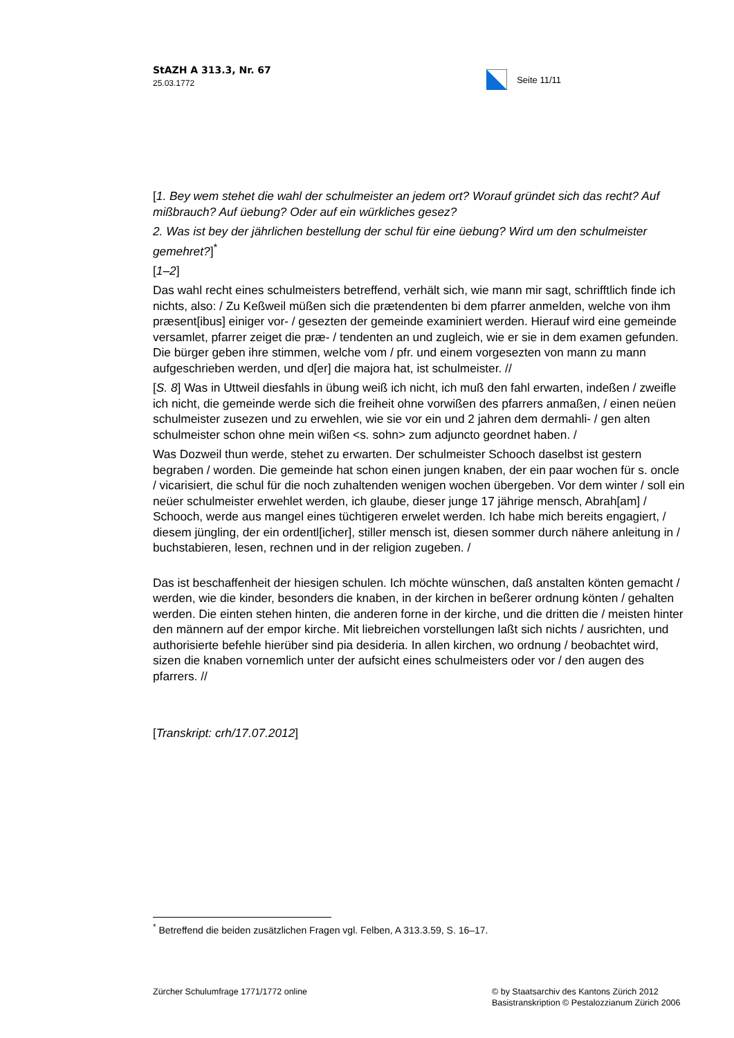StAZH A 313.3, Nr. 67
25.03.1772
Seite 11/11
[1. Bey wem stehet die wahl der schulmeister an jedem ort? Worauf gründet sich das recht? Auf mißbrauch? Auf üebung? Oder auf ein würkliches gesez?
2. Was ist bey der jährlichen bestellung der schul für eine üebung? Wird um den schulmeister gemehret?]<sup>*</sup>
[1–2]
Das wahl recht eines schulmeisters betreffend, verhält sich, wie mann mir sagt, schrifftlich finde ich nichts, also: / Zu Keßweil müßen sich die prætendenten bi dem pfarrer anmelden, welche von ihm præsent[ibus] einiger vor- / gesezten der gemeinde examiniert werden. Hierauf wird eine gemeinde versamlet, pfarrer zeiget die præ- / tendenten an und zugleich, wie er sie in dem examen gefunden. Die bürger geben ihre stimmen, welche vom / pfr. und einem vorgesezten von mann zu mann aufgeschrieben werden, und d[er] die majora hat, ist schulmeister. //
[S. 8] Was in Uttweil diesfahls in übung weiß ich nicht, ich muß den fahl erwarten, indeßen / zweifle ich nicht, die gemeinde werde sich die freiheit ohne vorwißen des pfarrers anmaßen, / einen neüen schulmeister zusezen und zu erwehlen, wie sie vor ein und 2 jahren dem dermahli- / gen alten schulmeister schon ohne mein wißen <s. sohn> zum adjuncto geordnet haben. /
Was Dozweil thun werde, stehet zu erwarten. Der schulmeister Schooch daselbst ist gestern begraben / worden. Die gemeinde hat schon einen jungen knaben, der ein paar wochen für s. oncle / vicarisiert, die schul für die noch zuhaltenden wenigen wochen übergeben. Vor dem winter / soll ein neüer schulmeister erwehlet werden, ich glaube, dieser junge 17 jährige mensch, Abrah[am] / Schooch, werde aus mangel eines tüchtigeren erwelet werden. Ich habe mich bereits engagiert, / diesem jüngling, der ein ordentl[icher], stiller mensch ist, diesen sommer durch nähere anleitung in / buchstabieren, lesen, rechnen und in der religion zugeben. /
Das ist beschaffenheit der hiesigen schulen. Ich möchte wünschen, daß anstalten könten gemacht / werden, wie die kinder, besonders die knaben, in der kirchen in beßerer ordnung könten / gehalten werden. Die einten stehen hinten, die anderen forne in der kirche, und die dritten die / meisten hinter den männern auf der empor kirche. Mit liebreichen vorstellungen laßt sich nichts / ausrichten, und authorisierte befehle hierüber sind pia desideria. In allen kirchen, wo ordnung / beobachtet wird, sizen die knaben vornemlich unter der aufsicht eines schulmeisters oder vor / den augen des pfarrers. //
[Transkript: crh/17.07.2012]
<sup>*</sup> Betreffend die beiden zusätzlichen Fragen vgl. Felben, A 313.3.59, S. 16–17.
Zürcher Schulumfrage 1771/1772 online
© by Staatsarchiv des Kantons Zürich 2012
Basistranskription © Pestalozzianum Zürich 2006